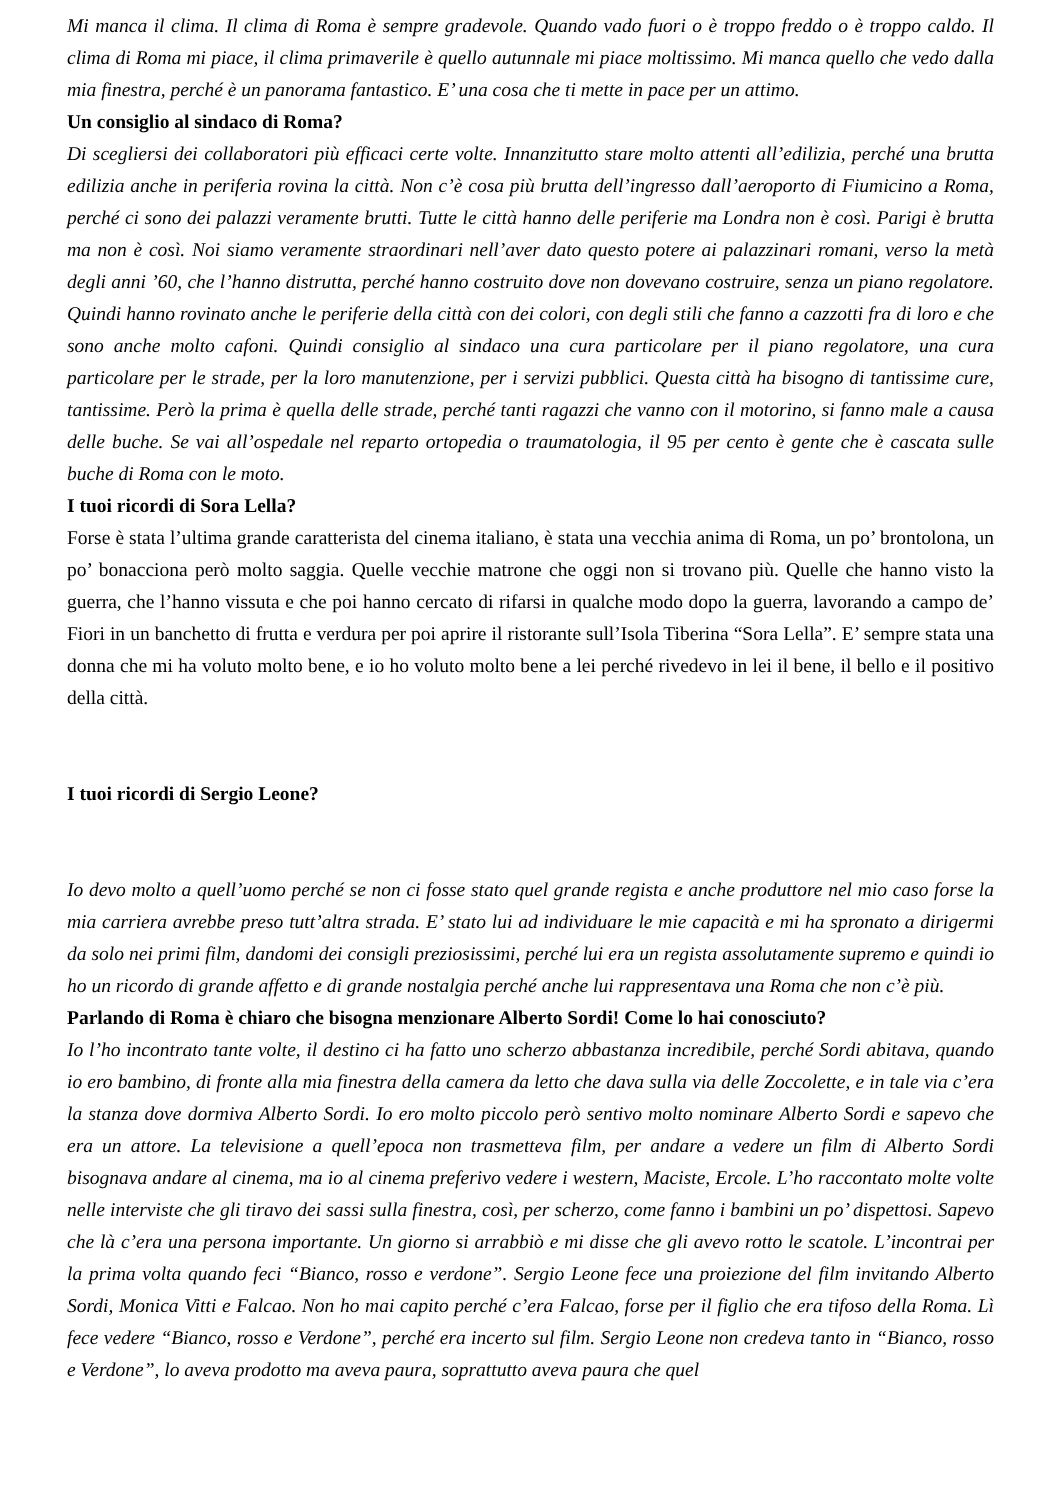Mi manca il clima. Il clima di Roma è sempre gradevole. Quando vado fuori o è troppo freddo o è troppo caldo. Il clima di Roma mi piace, il clima primaverile è quello autunnale mi piace moltissimo. Mi manca quello che vedo dalla mia finestra, perché è un panorama fantastico. E’ una cosa che ti mette in pace per un attimo.
Un consiglio al sindaco di Roma?
Di scegliersi dei collaboratori più efficaci certe volte. Innanzitutto stare molto attenti all’edilizia, perché una brutta edilizia anche in periferia rovina la città. Non c’è cosa più brutta dell’ingresso dall’aeroporto di Fiumicino a Roma, perché ci sono dei palazzi veramente brutti. Tutte le città hanno delle periferie ma Londra non è così. Parigi è brutta ma non è così. Noi siamo veramente straordinari nell’aver dato questo potere ai palazzinari romani, verso la metà degli anni ’60, che l’hanno distrutta, perché hanno costruito dove non dovevano costruire, senza un piano regolatore. Quindi hanno rovinato anche le periferie della città con dei colori, con degli stili che fanno a cazzotti fra di loro e che sono anche molto cafoni. Quindi consiglio al sindaco una cura particolare per il piano regolatore, una cura particolare per le strade, per la loro manutenzione, per i servizi pubblici. Questa città ha bisogno di tantissime cure, tantissime. Però la prima è quella delle strade, perché tanti ragazzi che vanno con il motorino, si fanno male a causa delle buche. Se vai all’ospedale nel reparto ortopedia o traumatologia, il 95 per cento è gente che è cascata sulle buche di Roma con le moto.
I tuoi ricordi di Sora Lella?
Forse è stata l’ultima grande caratterista del cinema italiano, è stata una vecchia anima di Roma, un po’ brontolona, un po’ bonacciona però molto saggia. Quelle vecchie matrone che oggi non si trovano più. Quelle che hanno visto la guerra, che l’hanno vissuta e che poi hanno cercato di rifarsi in qualche modo dopo la guerra, lavorando a campo de’ Fiori in un banchetto di frutta e verdura per poi aprire il ristorante sull’Isola Tiberina “Sora Lella”. E’ sempre stata una donna che mi ha voluto molto bene, e io ho voluto molto bene a lei perché rivedevo in lei il bene, il bello e il positivo della città.
I tuoi ricordi di Sergio Leone?
Io devo molto a quell’uomo perché se non ci fosse stato quel grande regista e anche produttore nel mio caso forse la mia carriera avrebbe preso tutt’altra strada. E’ stato lui ad individuare le mie capacità e mi ha spronato a dirigermi da solo nei primi film, dandomi dei consigli preziosissimi, perché lui era un regista assolutamente supremo e quindi io ho un ricordo di grande affetto e di grande nostalgia perché anche lui rappresentava una Roma che non c’è più.
Parlando di Roma è chiaro che bisogna menzionare Alberto Sordi! Come lo hai conosciuto?
Io l’ho incontrato tante volte, il destino ci ha fatto uno scherzo abbastanza incredibile, perché Sordi abitava, quando io ero bambino, di fronte alla mia finestra della camera da letto che dava sulla via delle Zoccolette, e in tale via c’era la stanza dove dormiva Alberto Sordi. Io ero molto piccolo però sentivo molto nominare Alberto Sordi e sapevo che era un attore. La televisione a quell’epoca non trasmetteva film, per andare a vedere un film di Alberto Sordi bisognava andare al cinema, ma io al cinema preferivo vedere i western, Maciste, Ercole. L’ho raccontato molte volte nelle interviste che gli tiravo dei sassi sulla finestra, così, per scherzo, come fanno i bambini un po’ dispettosi. Sapevo che là c’era una persona importante. Un giorno si arrabbiò e mi disse che gli avevo rotto le scatole. L’incontrai per la prima volta quando feci “Bianco, rosso e verdone”. Sergio Leone fece una proiezione del film invitando Alberto Sordi, Monica Vitti e Falcao. Non ho mai capito perché c’era Falcao, forse per il figlio che era tifoso della Roma. Lì fece vedere “Bianco, rosso e Verdone”, perché era incerto sul film. Sergio Leone non credeva tanto in “Bianco, rosso e Verdone”, lo aveva prodotto ma aveva paura, soprattutto aveva paura che quel